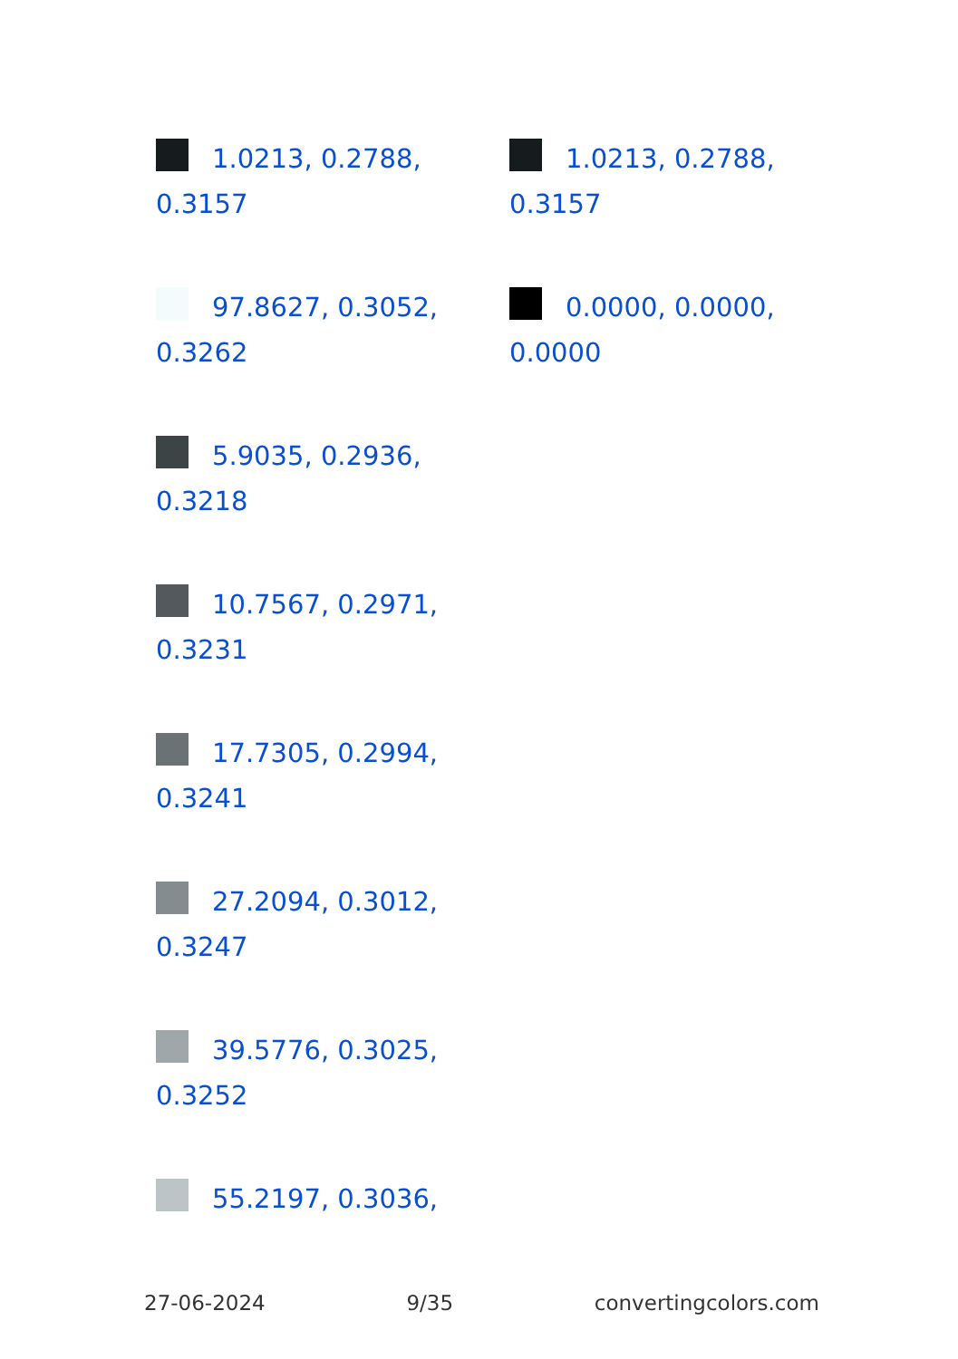1.0213, 0.2788, 0.3157
97.8627, 0.3052, 0.3262
5.9035, 0.2936, 0.3218
10.7567, 0.2971, 0.3231
17.7305, 0.2994, 0.3241
27.2094, 0.3012, 0.3247
39.5776, 0.3025, 0.3252
55.2197, 0.3036,
1.0213, 0.2788, 0.3157
0.0000, 0.0000, 0.0000
27-06-2024 9/35 convertingcolors.com